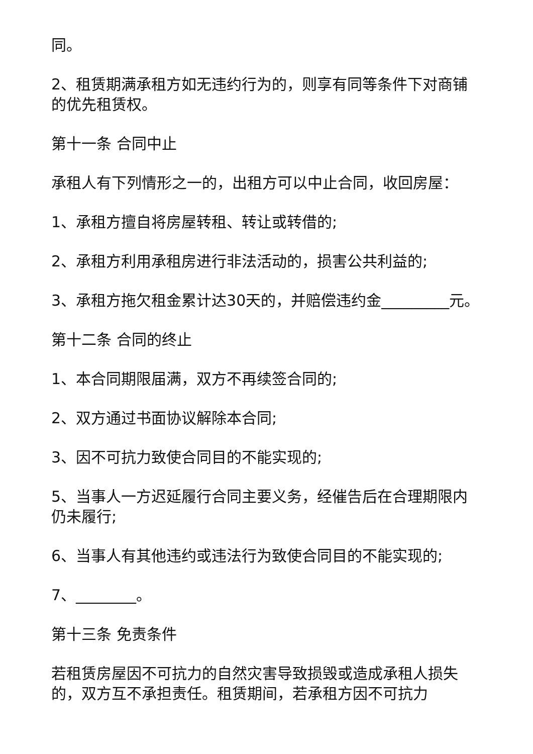同。
2、租赁期满承租方如无违约行为的，则享有同等条件下对商铺的优先租赁权。
第十一条 合同中止
承租人有下列情形之一的，出租方可以中止合同，收回房屋：
1、承租方擅自将房屋转租、转让或转借的;
2、承租方利用承租房进行非法活动的，损害公共利益的;
3、承租方拖欠租金累计达30天的，并赔偿违约金_________元。
第十二条 合同的终止
1、本合同期限届满，双方不再续签合同的;
2、双方通过书面协议解除本合同;
3、因不可抗力致使合同目的不能实现的;
5、当事人一方迟延履行合同主要义务，经催告后在合理期限内仍未履行;
6、当事人有其他违约或违法行为致使合同目的不能实现的;
7、________。
第十三条 免责条件
若租赁房屋因不可抗力的自然灾害导致损毁或造成承租人损失的，双方互不承担责任。租赁期间，若承租方因不可抗力